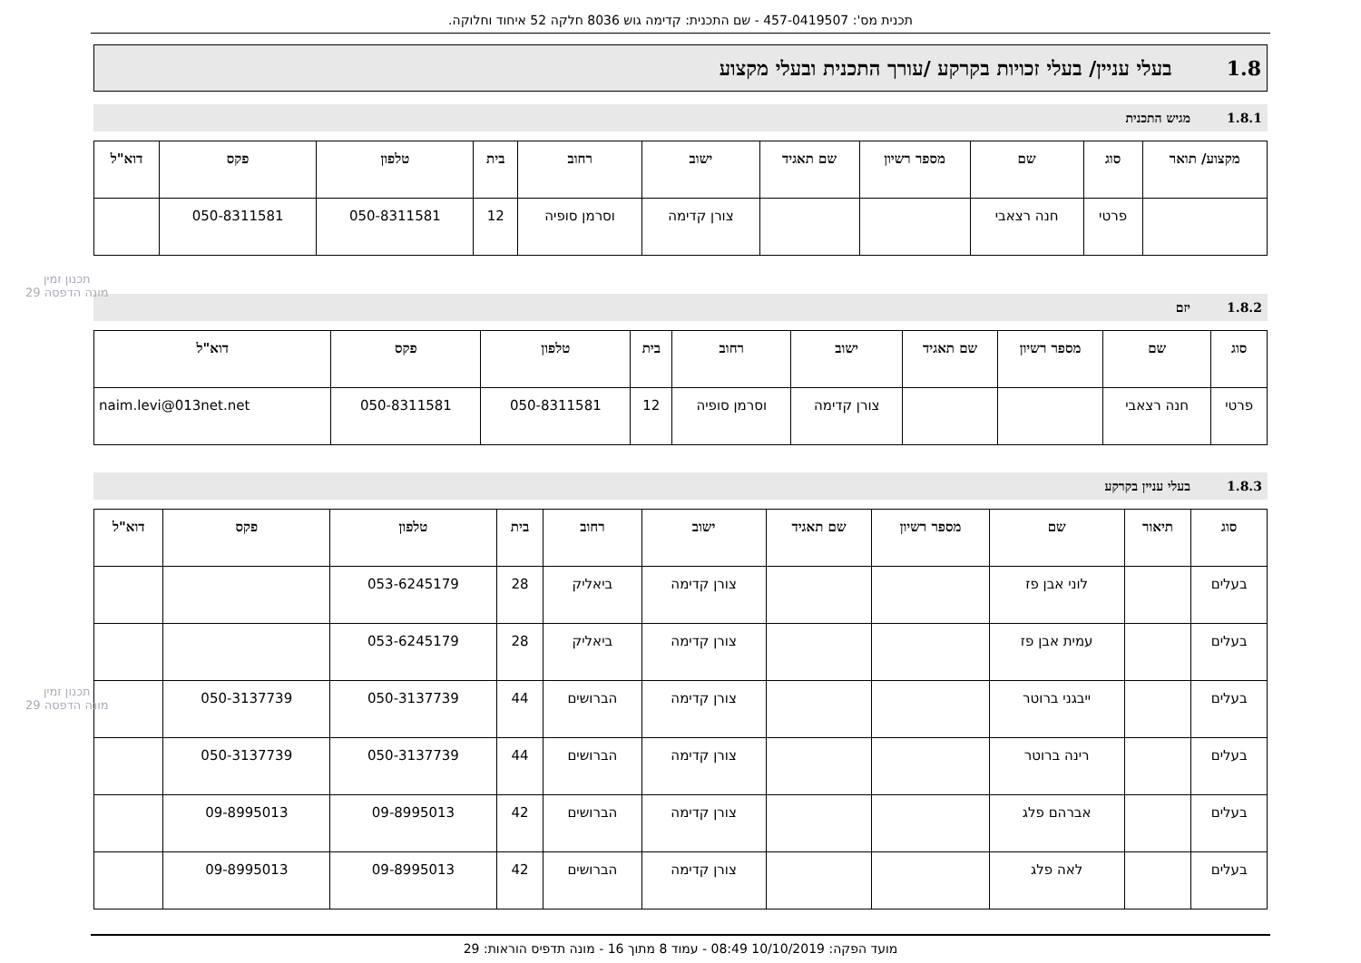תכנית מס': 457-0419507 - שם התכנית: קדימה גוש 8036 חלקה 52 איחוד וחלוקה.
1.8 בעלי עניין/ בעלי זכויות בקרקע /עורך התכנית ובעלי מקצוע
1.8.1 מגיש התכנית
| מקצוע/ תואר | סוג | שם | מספר רשיון | שם תאגיד | ישוב | רחוב | בית | טלפון | פקס | דוא"ל |
| --- | --- | --- | --- | --- | --- | --- | --- | --- | --- | --- |
| | פרטי | חנה רצאבי | | | צורן קדימה | וסרמן סופיה | 12 | 050-8311581 | 050-8311581 | |
1.8.2 יזם
| סוג | שם | מספר רשיון | שם תאגיד | ישוב | רחוב | בית | טלפון | פקס | דוא"ל |
| --- | --- | --- | --- | --- | --- | --- | --- | --- | --- |
| פרטי | חנה רצאבי | | | צורן קדימה | וסרמן סופיה | 12 | 050-8311581 | 050-8311581 | naim.levi@013net.net |
1.8.3 בעלי עניין בקרקע
| סוג | תיאור | שם | מספר רשיון | שם תאגיד | ישוב | רחוב | בית | טלפון | פקס | דוא"ל |
| --- | --- | --- | --- | --- | --- | --- | --- | --- | --- | --- |
| בעלים | | לוני אבן פז | | | צורן קדימה | ביאליק | 28 | 053-6245179 | | |
| בעלים | | עמית אבן פז | | | צורן קדימה | ביאליק | 28 | 053-6245179 | | |
| בעלים | | ייבגני ברוטר | | | צורן קדימה | הברושים | 44 | 050-3137739 | 050-3137739 | |
| בעלים | | רינה ברוטר | | | צורן קדימה | הברושים | 44 | 050-3137739 | 050-3137739 | |
| בעלים | | אברהם פלג | | | צורן קדימה | הברושים | 42 | 09-8995013 | 09-8995013 | |
| בעלים | | לאה פלג | | | צורן קדימה | הברושים | 42 | 09-8995013 | 09-8995013 | |
תכנון זמין
מונה הדפסה 29
תכנון זמין
מונה הדפסה 29
מועד הפקה: 10/10/2019 08:49 - עמוד 8 מתוך 16 - מונה תדפיס הוראות: 29